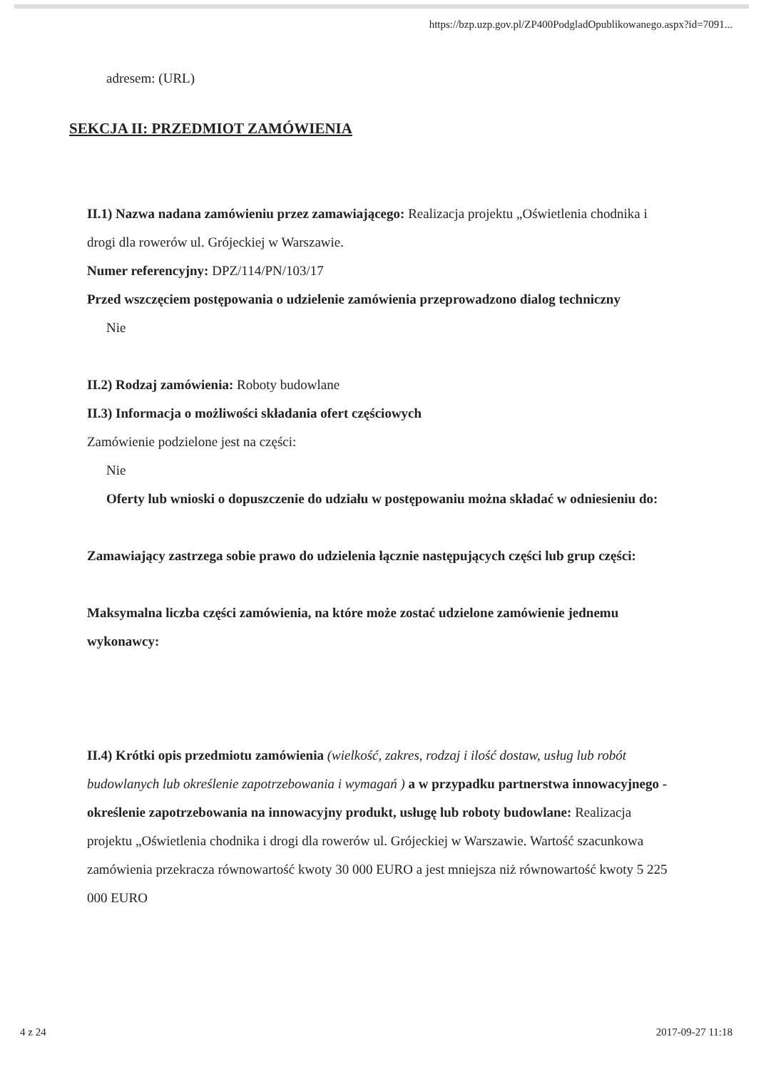https://bzp.uzp.gov.pl/ZP400PodgladOpublikowanego.aspx?id=7091...
adresem: (URL)
SEKCJA II: PRZEDMIOT ZAMÓWIENIA
II.1) Nazwa nadana zamówieniu przez zamawiającego: Realizacja projektu „Oświetlenia chodnika i drogi dla rowerów ul. Grójeckiej w Warszawie.
Numer referencyjny: DPZ/114/PN/103/17
Przed wszczęciem postępowania o udzielenie zamówienia przeprowadzono dialog techniczny
Nie
II.2) Rodzaj zamówienia: Roboty budowlane
II.3) Informacja o możliwości składania ofert częściowych
Zamówienie podzielone jest na części:
Nie
Oferty lub wnioski o dopuszczenie do udziału w postępowaniu można składać w odniesieniu do:
Zamawiający zastrzega sobie prawo do udzielenia łącznie następujących części lub grup części:
Maksymalna liczba części zamówienia, na które może zostać udzielone zamówienie jednemu wykonawcy:
II.4) Krótki opis przedmiotu zamówienia (wielkość, zakres, rodzaj i ilość dostaw, usług lub robót budowlanych lub określenie zapotrzebowania i wymagań ) a w przypadku partnerstwa innowacyjnego - określenie zapotrzebowania na innowacyjny produkt, usługę lub roboty budowlane: Realizacja projektu „Oświetlenia chodnika i drogi dla rowerów ul. Grójeckiej w Warszawie. Wartość szacunkowa zamówienia przekracza równowartość kwoty 30 000 EURO a jest mniejsza niż równowartość kwoty 5 225 000 EURO
4 z 24 2017-09-27 11:18